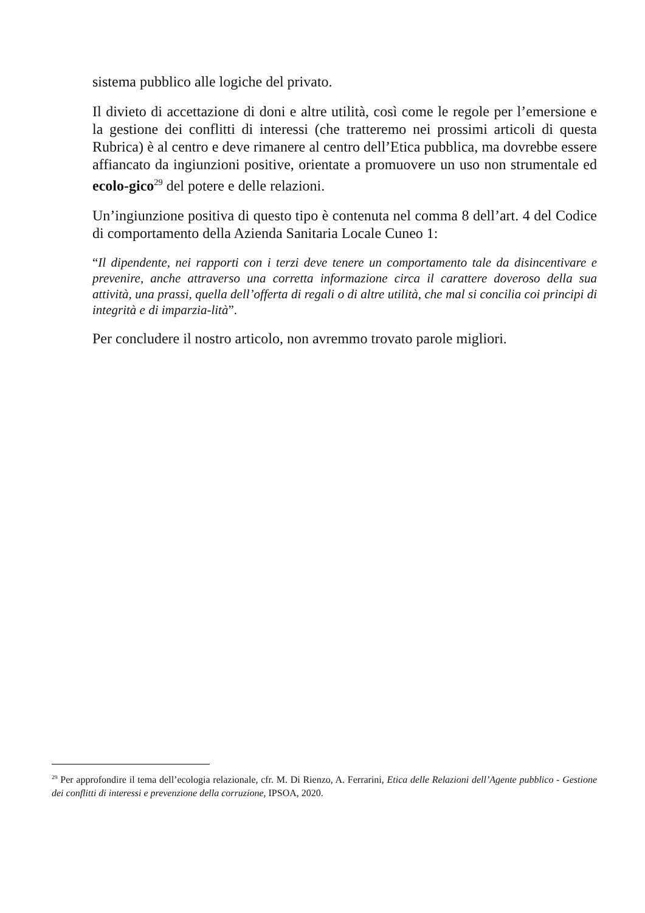sistema pubblico alle logiche del privato.
Il divieto di accettazione di doni e altre utilità, così come le regole per l’emersione e la gestione dei conflitti di interessi (che tratteremo nei prossimi articoli di questa Rubrica) è al centro e deve rimanere al centro dell’Etica pubblica, ma dovrebbe essere affiancato da ingiunzioni positive, orientate a promuovere un uso non strumentale ed ecolo-gico<sup>29</sup> del potere e delle relazioni.
Un’ingiunzione positiva di questo tipo è contenuta nel comma 8 dell’art. 4 del Codice di comportamento della Azienda Sanitaria Locale Cuneo 1:
“Il dipendente, nei rapporti con i terzi deve tenere un comportamento tale da disincentivare e prevenire, anche attraverso una corretta informazione circa il carattere doveroso della sua attività, una prassi, quella dell’offerta di regali o di altre utilità, che mal si concilia coi principi di integrità e di imparzia-lità”.
Per concludere il nostro articolo, non avremmo trovato parole migliori.
<sup>29</sup> Per approfondire il tema dell’ecologia relazionale, cfr. M. Di Rienzo, A. Ferrarini, Etica delle Relazioni dell’Agente pubblico - Gestione dei conflitti di interessi e prevenzione della corruzione, IPSOA, 2020.